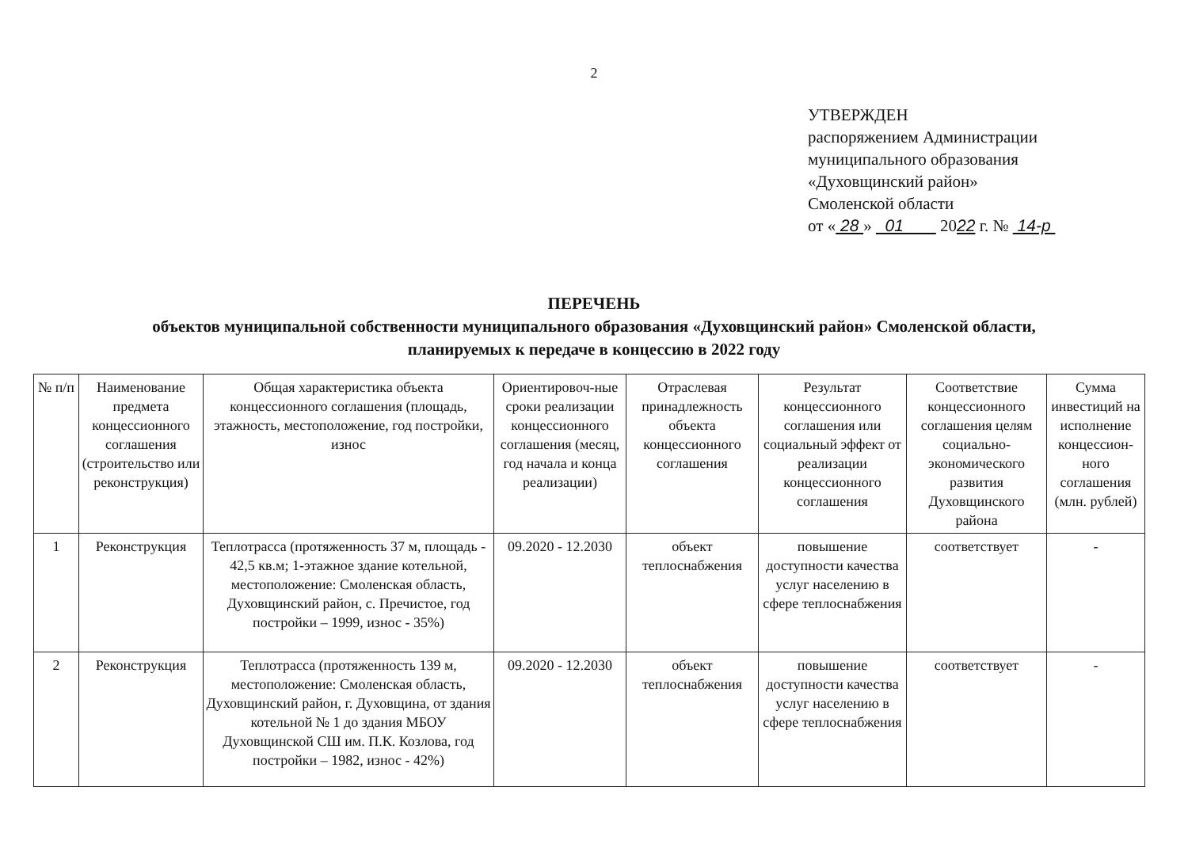2
УТВЕРЖДЕН
распоряжением Администрации
муниципального образования
«Духовщинский район»
Смоленской области
от « 28 » 01 2022 г. № 14-р
ПЕРЕЧЕНЬ
объектов муниципальной собственности муниципального образования «Духовщинский район» Смоленской области,
планируемых к передаче в концессию в 2022 году
| № п/п | Наименование предмета концессионного соглашения (строительство или реконструкция) | Общая характеристика объекта концессионного соглашения (площадь, этажность, местоположение, год постройки, износ | Ориентировоч-ные сроки реализации концессионного соглашения (месяц, год начала и конца реализации) | Отраслевая принадлежность объекта концессионного соглашения | Результат концессионного соглашения или социальный эффект от реализации концессионного соглашения | Соответствие концессионного соглашения целям социально-экономического развития Духовщинского района | Сумма инвестиций на исполнение концессион-ного соглашения (млн. рублей) |
| --- | --- | --- | --- | --- | --- | --- | --- |
| 1 | Реконструкция | Теплотрасса (протяженность 37 м, площадь - 42,5 кв.м; 1-этажное здание котельной, местоположение: Смоленская область, Духовщинский район, с. Пречистое, год постройки – 1999, износ - 35%) | 09.2020 - 12.2030 | объект теплоснабжения | повышение доступности качества услуг населению в сфере теплоснабжения | соответствует | - |
| 2 | Реконструкция | Теплотрасса (протяженность 139 м, местоположение: Смоленская область, Духовщинский район, г. Духовщина, от здания котельной № 1 до здания МБОУ Духовщинской СШ им. П.К. Козлова, год постройки – 1982, износ - 42%) | 09.2020 - 12.2030 | объект теплоснабжения | повышение доступности качества услуг населению в сфере теплоснабжения | соответствует | - |